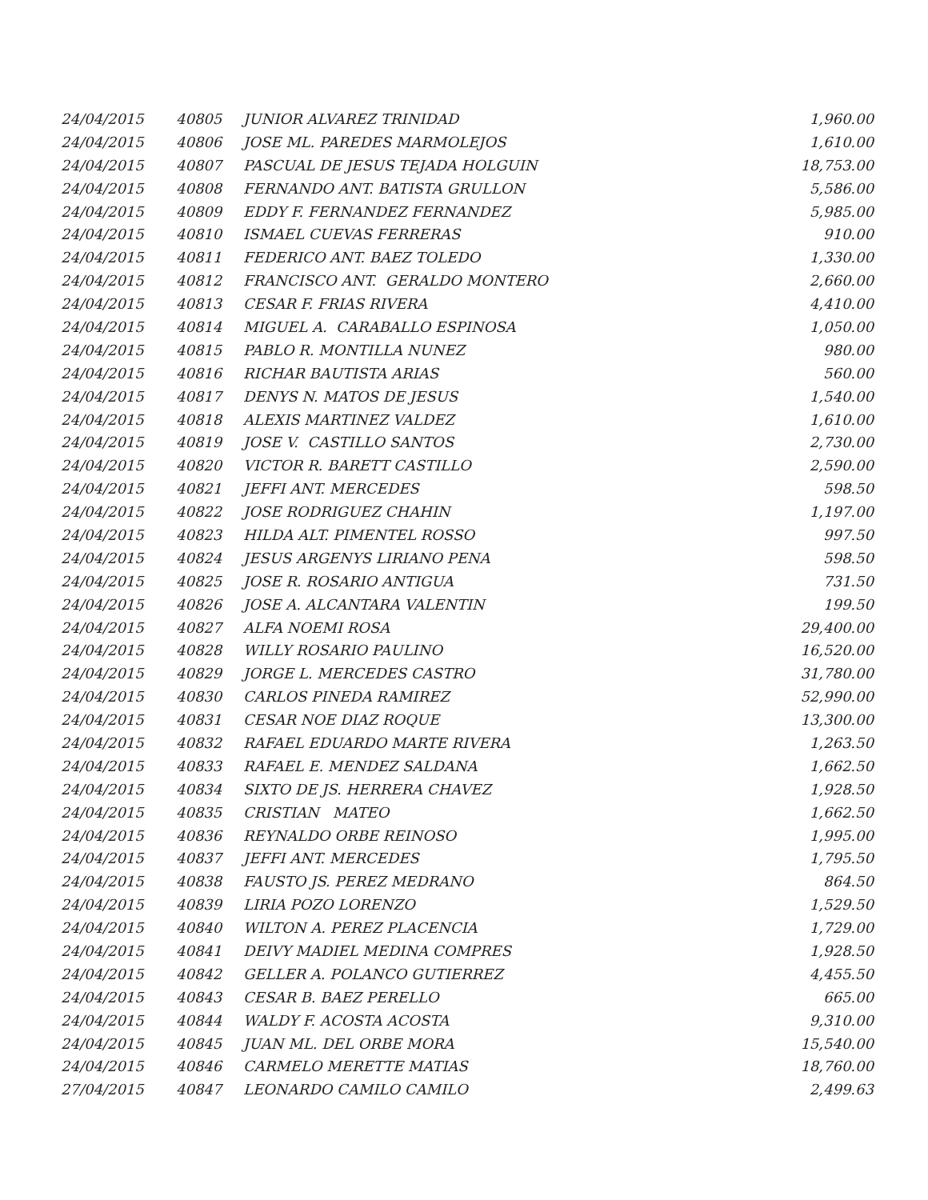| 24/04/2015 | 40805 | JUNIOR ALVAREZ TRINIDAD | 1,960.00 |
| 24/04/2015 | 40806 | JOSE ML. PAREDES MARMOLEJOS | 1,610.00 |
| 24/04/2015 | 40807 | PASCUAL DE JESUS TEJADA HOLGUIN | 18,753.00 |
| 24/04/2015 | 40808 | FERNANDO ANT. BATISTA GRULLON | 5,586.00 |
| 24/04/2015 | 40809 | EDDY F. FERNANDEZ FERNANDEZ | 5,985.00 |
| 24/04/2015 | 40810 | ISMAEL CUEVAS FERRERAS | 910.00 |
| 24/04/2015 | 40811 | FEDERICO ANT. BAEZ TOLEDO | 1,330.00 |
| 24/04/2015 | 40812 | FRANCISCO ANT. GERALDO MONTERO | 2,660.00 |
| 24/04/2015 | 40813 | CESAR F. FRIAS RIVERA | 4,410.00 |
| 24/04/2015 | 40814 | MIGUEL A. CARABALLO ESPINOSA | 1,050.00 |
| 24/04/2015 | 40815 | PABLO R. MONTILLA NUNEZ | 980.00 |
| 24/04/2015 | 40816 | RICHAR BAUTISTA ARIAS | 560.00 |
| 24/04/2015 | 40817 | DENYS N. MATOS DE JESUS | 1,540.00 |
| 24/04/2015 | 40818 | ALEXIS MARTINEZ VALDEZ | 1,610.00 |
| 24/04/2015 | 40819 | JOSE V. CASTILLO SANTOS | 2,730.00 |
| 24/04/2015 | 40820 | VICTOR R. BARETT CASTILLO | 2,590.00 |
| 24/04/2015 | 40821 | JEFFI ANT. MERCEDES | 598.50 |
| 24/04/2015 | 40822 | JOSE RODRIGUEZ CHAHIN | 1,197.00 |
| 24/04/2015 | 40823 | HILDA ALT. PIMENTEL ROSSO | 997.50 |
| 24/04/2015 | 40824 | JESUS ARGENYS LIRIANO PENA | 598.50 |
| 24/04/2015 | 40825 | JOSE R. ROSARIO ANTIGUA | 731.50 |
| 24/04/2015 | 40826 | JOSE A. ALCANTARA VALENTIN | 199.50 |
| 24/04/2015 | 40827 | ALFA NOEMI ROSA | 29,400.00 |
| 24/04/2015 | 40828 | WILLY ROSARIO PAULINO | 16,520.00 |
| 24/04/2015 | 40829 | JORGE L. MERCEDES CASTRO | 31,780.00 |
| 24/04/2015 | 40830 | CARLOS PINEDA RAMIREZ | 52,990.00 |
| 24/04/2015 | 40831 | CESAR NOE DIAZ ROQUE | 13,300.00 |
| 24/04/2015 | 40832 | RAFAEL EDUARDO MARTE RIVERA | 1,263.50 |
| 24/04/2015 | 40833 | RAFAEL E. MENDEZ SALDANA | 1,662.50 |
| 24/04/2015 | 40834 | SIXTO DE JS. HERRERA CHAVEZ | 1,928.50 |
| 24/04/2015 | 40835 | CRISTIAN MATEO | 1,662.50 |
| 24/04/2015 | 40836 | REYNALDO ORBE REINOSO | 1,995.00 |
| 24/04/2015 | 40837 | JEFFI ANT. MERCEDES | 1,795.50 |
| 24/04/2015 | 40838 | FAUSTO JS. PEREZ MEDRANO | 864.50 |
| 24/04/2015 | 40839 | LIRIA POZO LORENZO | 1,529.50 |
| 24/04/2015 | 40840 | WILTON A. PEREZ PLACENCIA | 1,729.00 |
| 24/04/2015 | 40841 | DEIVY MADIEL MEDINA COMPRES | 1,928.50 |
| 24/04/2015 | 40842 | GELLER A. POLANCO GUTIERREZ | 4,455.50 |
| 24/04/2015 | 40843 | CESAR B. BAEZ PERELLO | 665.00 |
| 24/04/2015 | 40844 | WALDY F. ACOSTA ACOSTA | 9,310.00 |
| 24/04/2015 | 40845 | JUAN ML. DEL ORBE MORA | 15,540.00 |
| 24/04/2015 | 40846 | CARMELO MERETTE MATIAS | 18,760.00 |
| 27/04/2015 | 40847 | LEONARDO CAMILO CAMILO | 2,499.63 |